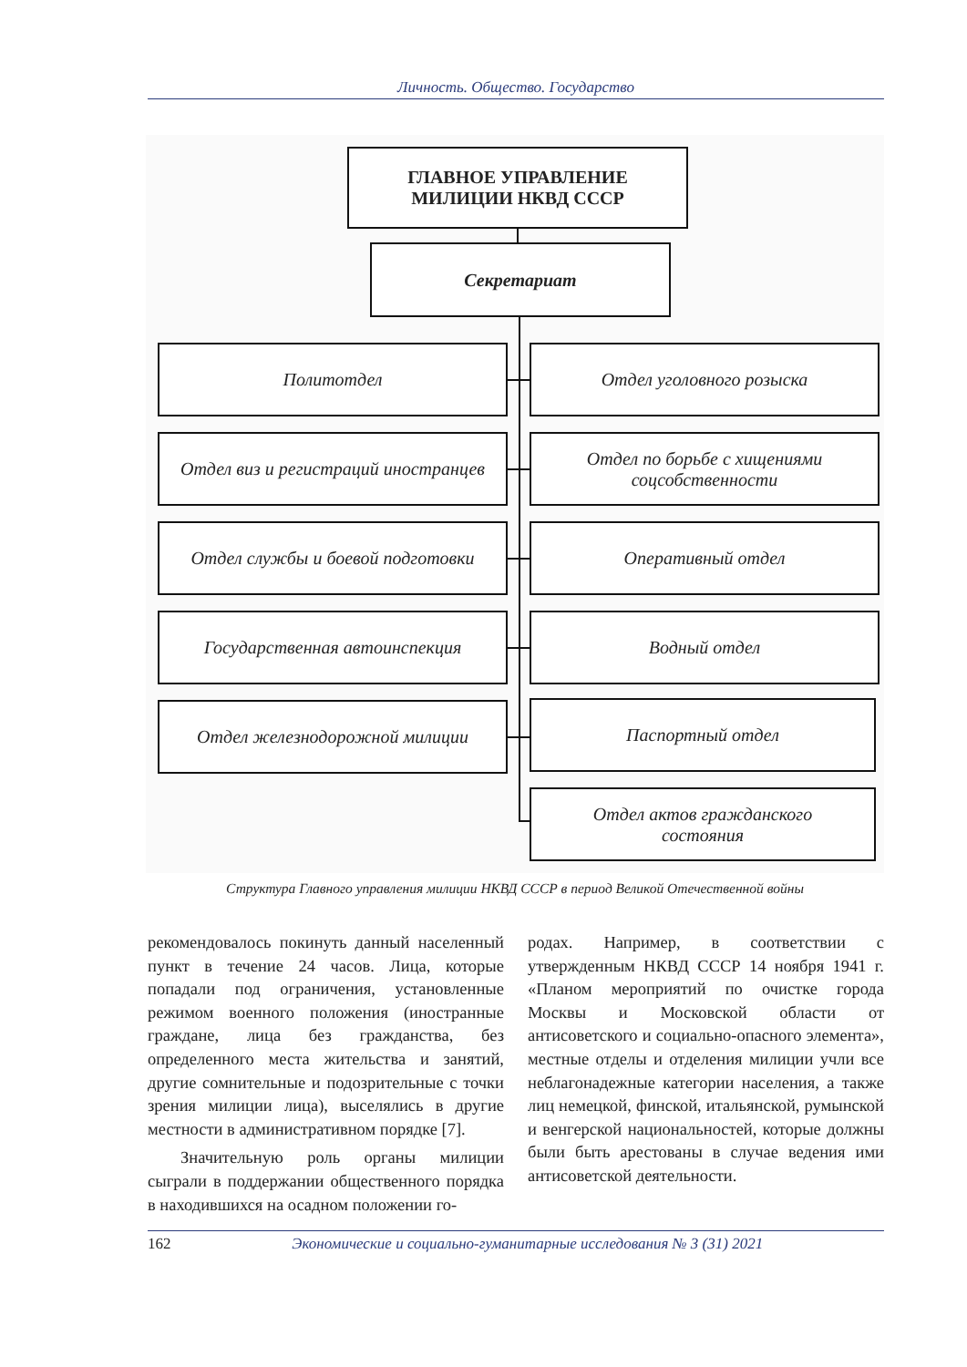Личность. Общество. Государство
ГЛАВНОЕ УПРАВЛЕНИЕ
МИЛИЦИИ НКВД СССР
Секретариат
Политотдел Отдел уголовного розыска
Отдел виз и регистраций иностранцев
Отдел по борьбе с хищениями
соцсобственности
Отдел службы и боевой подготовки Оперативный отдел
Государственная автоинспекция Водный отдел
Отдел железнодорожной милиции Паспортный отдел
Отдел актов гражданского
состояния
Структура Главного управления милиции НКВД СССР в период Великой Отечественной войны
рекомендовалось покинуть данный населенный пункт в течение 24 часов. Лица, которые попадали под ограничения, установленные режимом военного положения (иностранные граждане, лица без гражданства, без определенного места жительства и занятий, другие сомнительные и подозрительные с точки зрения милиции лица), выселялись в другие местности в административном порядке [7].
Значительную роль органы милиции сыграли в поддержании общественного порядка в находившихся на осадном положении го-
родах. Например, в соответствии с утвержденным НКВД СССР 14 ноября 1941 г. «Планом мероприятий по очистке города Москвы и Московской области от антисоветского и социально-опасного элемента», местные отделы и отделения милиции учли все неблагонадежные категории населения, а также лиц немецкой, финской, итальянской, румынской и венгерской национальностей, которые должны были быть арестованы в случае ведения ими антисоветской деятельности.
162 Экономические и социально-гуманитарные исследования № 3 (31) 2021